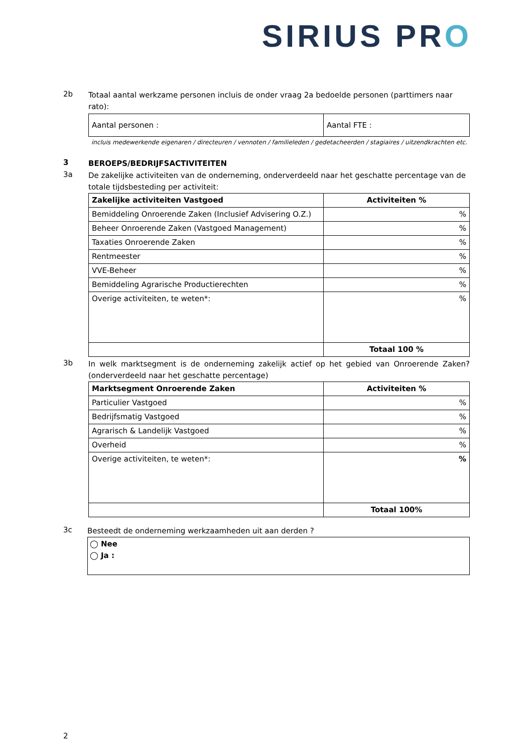SIRIUS PRO
2b
Totaal aantal werkzame personen incluis de onder vraag 2a bedoelde personen (parttimers naar rato):
| Aantal personen : | Aantal FTE : |
incluis medewerkende eigenaren / directeuren / vennoten / familieleden / gedetacheerden / stagiaires / uitzendkrachten etc.
3
BEROEPS/BEDRIJFSACTIVITEITEN
3a
De zakelijke activiteiten van de onderneming, onderverdeeld naar het geschatte percentage van de totale tijdsbesteding per activiteit:
| Zakelijke activiteiten Vastgoed | Activiteiten % |
| Bemiddeling Onroerende Zaken (Inclusief Advisering O.Z.) | % |
| Beheer Onroerende Zaken (Vastgoed Management) | % |
| Taxaties Onroerende Zaken | % |
| Rentmeester | % |
| VVE-Beheer | % |
| Bemiddeling Agrarische Productierechten | % |
| Overige activiteiten, te weten*: | % |
| | Totaal 100 % |
3b
In welk marktsegment is de onderneming zakelijk actief op het gebied van Onroerende Zaken? (onderverdeeld naar het geschatte percentage)
| Marktsegment Onroerende Zaken | Activiteiten % |
| Particulier Vastgoed | % |
| Bedrijfsmatig Vastgoed | % |
| Agrarisch & Landelijk Vastgoed | % |
| Overheid | % |
| Overige activiteiten, te weten*: | % |
| | Totaal 100% |
3c
Besteedt de onderneming werkzaamheden uit aan derden ?
◯ Nee
◯ Ja :
2